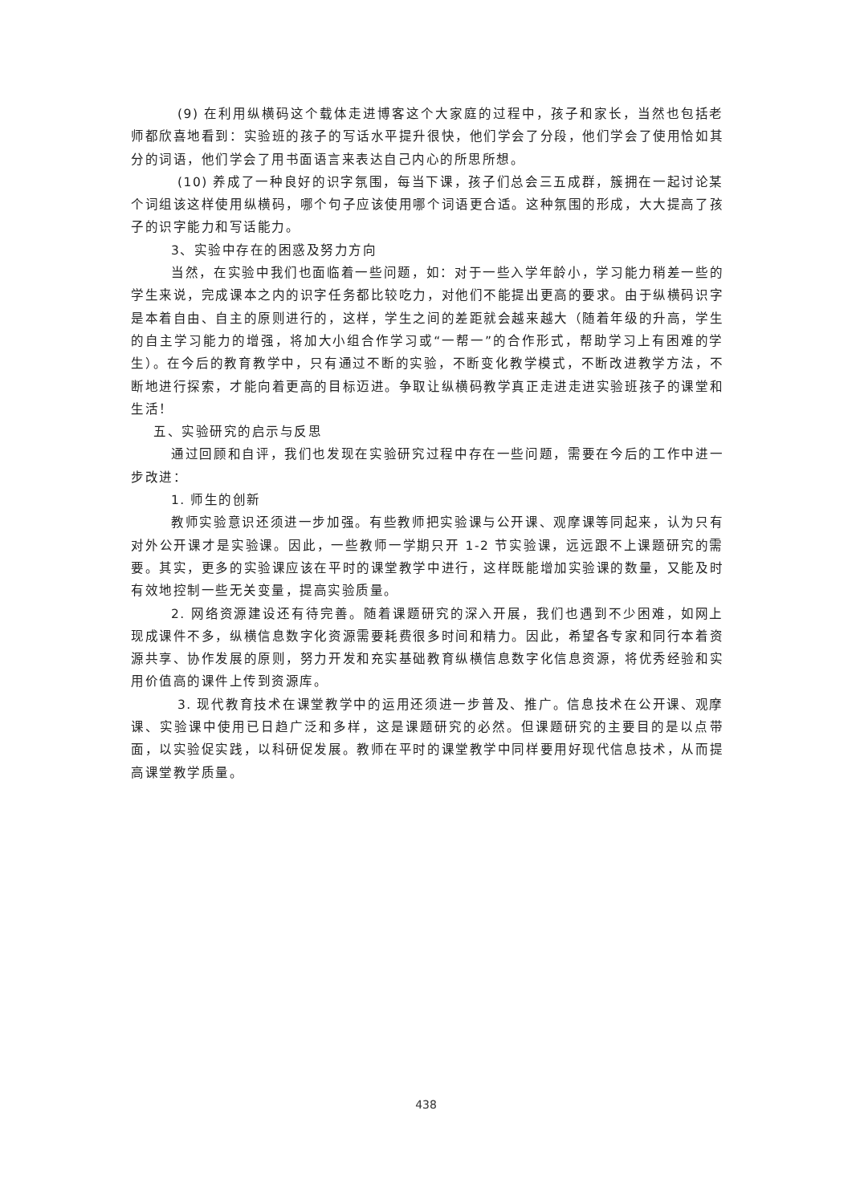(9) 在利用纵横码这个载体走进博客这个大家庭的过程中，孩子和家长，当然也包括老师都欣喜地看到：实验班的孩子的写话水平提升很快，他们学会了分段，他们学会了使用恰如其分的词语，他们学会了用书面语言来表达自己内心的所思所想。
(10) 养成了一种良好的识字氛围，每当下课，孩子们总会三五成群，簇拥在一起讨论某个词组该这样使用纵横码，哪个句子应该使用哪个词语更合适。这种氛围的形成，大大提高了孩子的识字能力和写话能力。
3、实验中存在的困惑及努力方向
当然，在实验中我们也面临着一些问题，如：对于一些入学年龄小，学习能力稍差一些的学生来说，完成课本之内的识字任务都比较吃力，对他们不能提出更高的要求。由于纵横码识字是本着自由、自主的原则进行的，这样，学生之间的差距就会越来越大（随着年级的升高，学生的自主学习能力的增强，将加大小组合作学习或“一帮一”的合作形式，帮助学习上有困难的学生）。在今后的教育教学中，只有通过不断的实验，不断变化教学模式，不断改进教学方法，不断地进行探索，才能向着更高的目标迈进。争取让纵横码教学真正走进走进实验班孩子的课堂和生活！
五、实验研究的启示与反思
通过回顾和自评，我们也发现在实验研究过程中存在一些问题，需要在今后的工作中进一步改进：
1. 师生的创新
教师实验意识还须进一步加强。有些教师把实验课与公开课、观摩课等同起来，认为只有对外公开课才是实验课。因此，一些教师一学期只开 1-2 节实验课，远远跟不上课题研究的需要。其实，更多的实验课应该在平时的课堂教学中进行，这样既能增加实验课的数量，又能及时有效地控制一些无关变量，提高实验质量。
2. 网络资源建设还有待完善。随着课题研究的深入开展，我们也遇到不少困难，如网上现成课件不多，纵横信息数字化资源需要耗费很多时间和精力。因此，希望各专家和同行本着资源共享、协作发展的原则，努力开发和充实基础教育纵横信息数字化信息资源，将优秀经验和实用价值高的课件上传到资源库。
3. 现代教育技术在课堂教学中的运用还须进一步普及、推广。信息技术在公开课、观摩课、实验课中使用已日趋广泛和多样，这是课题研究的必然。但课题研究的主要目的是以点带面，以实验促实践，以科研促发展。教师在平时的课堂教学中同样要用好现代信息技术，从而提高课堂教学质量。
438